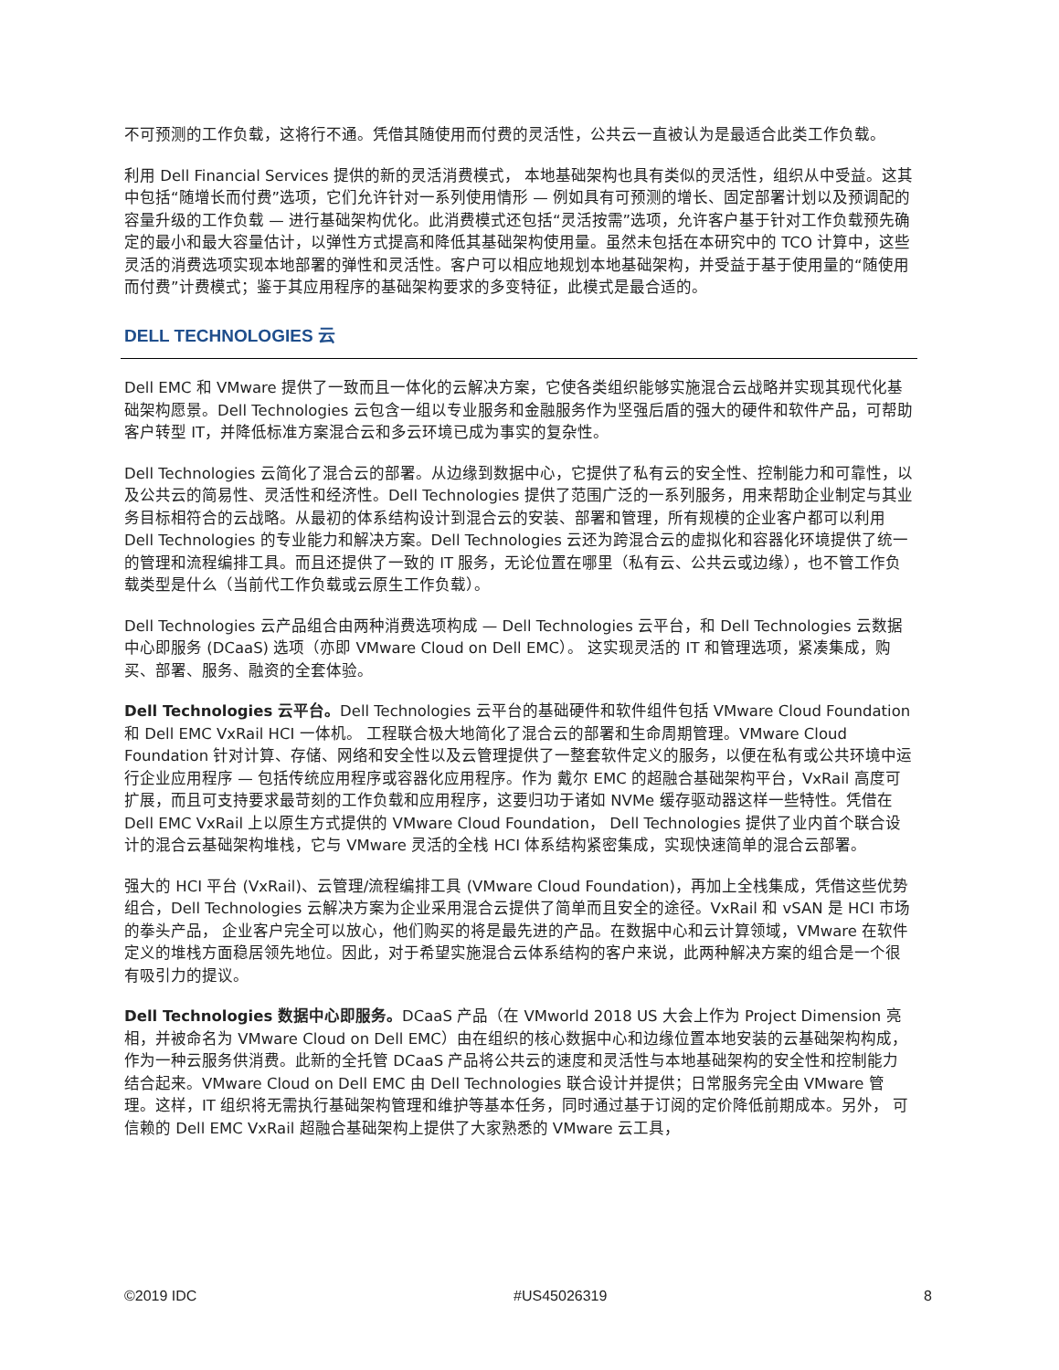不可预测的工作负载，这将行不通。凭借其随使用而付费的灵活性，公共云一直被认为是最适合此类工作负载。
利用 Dell Financial Services 提供的新的灵活消费模式， 本地基础架构也具有类似的灵活性，组织从中受益。这其中包括“随增长而付费”选项，它们允许针对一系列使用情形 — 例如具有可预测的增长、固定部署计划以及预调配的容量升级的工作负载 — 进行基础架构优化。此消费模式还包括“灵活按需”选项，允许客户基于针对工作负载预先确定的最小和最大容量估计，以弹性方式提高和降低其基础架构使用量。虽然未包括在本研究中的 TCO 计算中，这些灵活的消费选项实现本地部署的弹性和灵活性。客户可以相应地规划本地基础架构，并受益于基于使用量的“随使用而付费”计费模式；鉴于其应用程序的基础架构要求的多变特征，此模式是最合适的。
DELL TECHNOLOGIES 云
Dell EMC 和 VMware 提供了一致而且一体化的云解决方案，它使各类组织能够实施混合云战略并实现其现代化基础架构愿景。Dell Technologies 云包含一组以专业服务和金融服务作为坚强后盾的强大的硬件和软件产品，可帮助客户转型 IT，并降低标准方案混合云和多云环境已成为事实的复杂性。
Dell Technologies 云简化了混合云的部署。从边缘到数据中心，它提供了私有云的安全性、控制能力和可靠性，以及公共云的简易性、灵活性和经济性。Dell Technologies 提供了范围广泛的一系列服务，用来帮助企业制定与其业务目标相符合的云战略。从最初的体系结构设计到混合云的安装、部署和管理，所有规模的企业客户都可以利用 Dell Technologies 的专业能力和解决方案。Dell Technologies 云还为跨混合云的虚拟化和容器化环境提供了统一的管理和流程编排工具。而且还提供了一致的 IT 服务，无论位置在哪里（私有云、公共云或边缘），也不管工作负载类型是什么（当前代工作负载或云原生工作负载）。
Dell Technologies 云产品组合由两种消费选项构成 — Dell Technologies 云平台，和 Dell Technologies 云数据中心即服务 (DCaaS) 选项（亦即 VMware Cloud on Dell EMC）。 这实现灵活的 IT 和管理选项，紧凑集成，购买、部署、服务、融资的全套体验。
Dell Technologies 云平台。Dell Technologies 云平台的基础硬件和软件组件包括 VMware Cloud Foundation 和 Dell EMC VxRail HCI 一体机。 工程联合极大地简化了混合云的部署和生命周期管理。VMware Cloud Foundation 针对计算、存储、网络和安全性以及云管理提供了一整套软件定义的服务，以便在私有或公共环境中运行企业应用程序 — 包括传统应用程序或容器化应用程序。作为 戴尔 EMC 的超融合基础架构平台，VxRail 高度可扩展，而且可支持要求最苛刻的工作负载和应用程序，这要归功于诸如 NVMe 缓存驱动器这样一些特性。凭借在 Dell EMC VxRail 上以原生方式提供的 VMware Cloud Foundation， Dell Technologies 提供了业内首个联合设计的混合云基础架构堆栈，它与 VMware 灵活的全栈 HCI 体系结构紧密集成，实现快速简单的混合云部署。
强大的 HCI 平台 (VxRail)、云管理/流程编排工具 (VMware Cloud Foundation)，再加上全栈集成，凭借这些优势组合，Dell Technologies 云解决方案为企业采用混合云提供了简单而且安全的途径。VxRail 和 vSAN 是 HCI 市场的拳头产品， 企业客户完全可以放心，他们购买的将是最先进的产品。在数据中心和云计算领域，VMware 在软件定义的堆栈方面稳居领先地位。因此，对于希望实施混合云体系结构的客户来说，此两种解决方案的组合是一个很有吸引力的提议。
Dell Technologies 数据中心即服务。DCaaS 产品（在 VMworld 2018 US 大会上作为 Project Dimension 亮相，并被命名为 VMware Cloud on Dell EMC）由在组织的核心数据中心和边缘位置本地安装的云基础架构构成，作为一种云服务供消费。此新的全托管 DCaaS 产品将公共云的速度和灵活性与本地基础架构的安全性和控制能力结合起来。VMware Cloud on Dell EMC 由 Dell Technologies 联合设计并提供；日常服务完全由 VMware 管理。这样，IT 组织将无需执行基础架构管理和维护等基本任务，同时通过基于订阅的定价降低前期成本。另外， 可信赖的 Dell EMC VxRail 超融合基础架构上提供了大家熟悉的 VMware 云工具，
©2019 IDC #US45026319 8